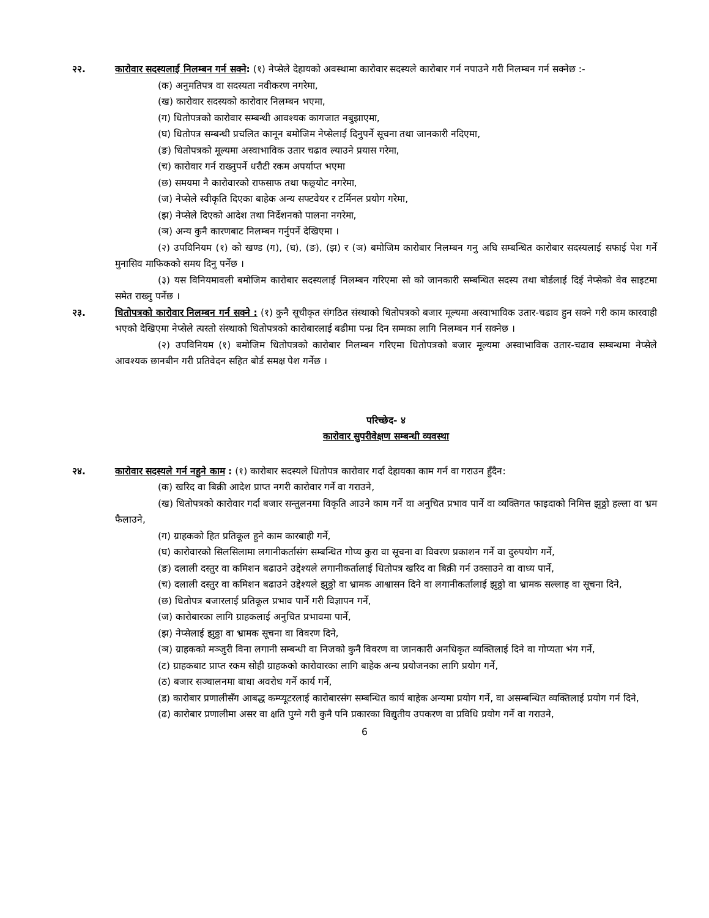२२. कारोवार सदस्यलाई निलम्बन गर्न सक्ने: (१) नेप्सेले देहायको अवस्थामा कारोवार सदस्यले कारोबार गर्न नपाउने गरी निलम्बन गर्न सक्नेछ :-
(क) अनुमतिपत्र वा सदस्यता नवीकरण नगरेमा,
(ख) कारोवार सदस्यको कारोवार निलम्बन भएमा,
(ग) धितोपत्रको कारोवार सम्बन्धी आवश्यक कागजात नबुझाएमा,
(घ) धितोपत्र सम्बन्धी प्रचलित कानून बमोजिम नेप्सेलाई दिनुपर्ने सूचना तथा जानकारी नदिएमा,
(ङ) धितोपत्रको मूल्यमा अस्वाभाविक उतार चढाव ल्याउने प्रयास गरेमा,
(च) कारोवार गर्न राख्नुपर्ने धरौटी रकम अपर्याप्त भएमा
(छ) समयमा नै कारोवारको राफसाफ तथा फछ्र्योट नगरेमा,
(ज) नेप्सेले स्वीकृति दिएका बाहेक अन्य सफ्टवेयर र टर्मिनल प्रयोग गरेमा,
(झ) नेप्सेले दिएको आदेश तथा निर्देशनको पालना नगरेमा,
(ञ) अन्य कुनै कारणबाट निलम्बन गर्नुपर्ने देखिएमा ।
(२) उपविनियम (१) को खण्ड (ग), (घ), (ङ), (झ) र (ञ) बमोजिम कारोबार निलम्बन गनु अघि सम्बन्धित कारोबार सदस्यलाई सफाई पेश गर्ने मुनासिव माफिकको समय दिनु पर्नेछ ।
(३) यस विनियमावली बमोजिम कारोबार सदस्यलाई निलम्बन गरिएमा सो को जानकारी सम्बन्धित सदस्य तथा बोर्डलाई दिई नेप्सेको वेव साइटमा समेत राख्नु पर्नेछ ।
२३. धितोपत्रको कारोवार निलम्बन गर्न सक्ने : (१) कुनै सूचीकृत संगठित संस्थाको धितोपत्रको बजार मूल्यमा अस्वाभाविक उतार-चढाव हुन सक्ने गरी काम कारवाही भएको देखिएमा नेप्सेले त्यस्तो संस्थाको धितोपत्रको कारोबारलाई बढीमा पन्ध्र दिन सम्मका लागि निलम्बन गर्न सक्नेछ ।
(२) उपविनियम (१) बमोजिम धितोपत्रको कारोबार निलम्बन गरिएमा धितोपत्रको बजार मूल्यमा अस्वाभाविक उतार-चढाव सम्बन्धमा नेप्सेले आवश्यक छानबीन गरी प्रतिवेदन सहित बोर्ड समक्ष पेश गर्नेछ ।
परिच्छेद- ४
कारोवार सुपरीवेक्षण सम्बन्धी व्यवस्था
२४. कारोवार सदस्यले गर्न नहुने काम : (१) कारोबार सदस्यले धितोपत्र कारोवार गर्दा देहायका काम गर्न वा गराउन हुँदैन:
(क) खरिद वा बिक्री आदेश प्राप्त नगरी कारोवार गर्ने वा गराउने,
(ख) धितोपत्रको कारोवार गर्दा बजार सन्तुलनमा विकृति आउने काम गर्ने वा अनुचित प्रभाव पार्ने वा व्यक्तिगत फाइदाको निमित्त झुठ्ठो हल्ला वा भ्रम फैलाउने,
(ग) ग्राहकको हित प्रतिकूल हुने काम कारबाही गर्ने,
(घ) कारोवारको सिलसिलामा लगानीकर्तासंग सम्बन्धित गोप्य कुरा वा सूचना वा विवरण प्रकाशन गर्ने वा दुरुपयोग गर्ने,
(ङ) दलाली दस्तुर वा कमिशन बढाउने उद्देश्यले लगानीकर्तालाई धितोपत्र खरिद वा बिक्री गर्न उक्साउने वा वाध्य पार्ने,
(च) दलाली दस्तुर वा कमिशन बढाउने उद्देश्यले झुठ्ठो वा भ्रामक आश्वासन दिने वा लगानीकर्तालाई झुठ्ठो वा भ्रामक सल्लाह वा सूचना दिने,
(छ) धितोपत्र बजारलाई प्रतिकूल प्रभाव पार्ने गरी विज्ञापन गर्ने,
(ज) कारोबारका लागि ग्राहकलाई अनुचित प्रभावमा पार्ने,
(झ) नेप्सेलाई झुठ्ठा वा भ्रामक सूचना वा विवरण दिने,
(ञ) ग्राहकको मञ्जुरी विना लगानी सम्बन्धी वा निजको कुनै विवरण वा जानकारी अनधिकृत व्यक्तिलाई दिने वा गोप्यता भंग गर्ने,
(ट) ग्राहकबाट प्राप्त रकम सोही ग्राहकको कारोवारका लागि बाहेक अन्य प्रयोजनका लागि प्रयोग गर्ने,
(ठ) बजार सञ्चालनमा बाधा अवरोध गर्ने कार्य गर्ने,
(ड) कारोबार प्रणालीसँग आबद्ध कम्प्यूटरलाई कारोबारसंग सम्बन्धित कार्य बाहेक अन्यमा प्रयोग गर्ने, वा असम्बन्धित व्यक्तिलाई प्रयोग गर्न दिने,
(ढ) कारोबार प्रणालीमा असर वा क्षति पुग्ने गरी कुनै पनि प्रकारका विद्युतीय उपकरण वा प्रविधि प्रयोग गर्ने वा गराउने,
6